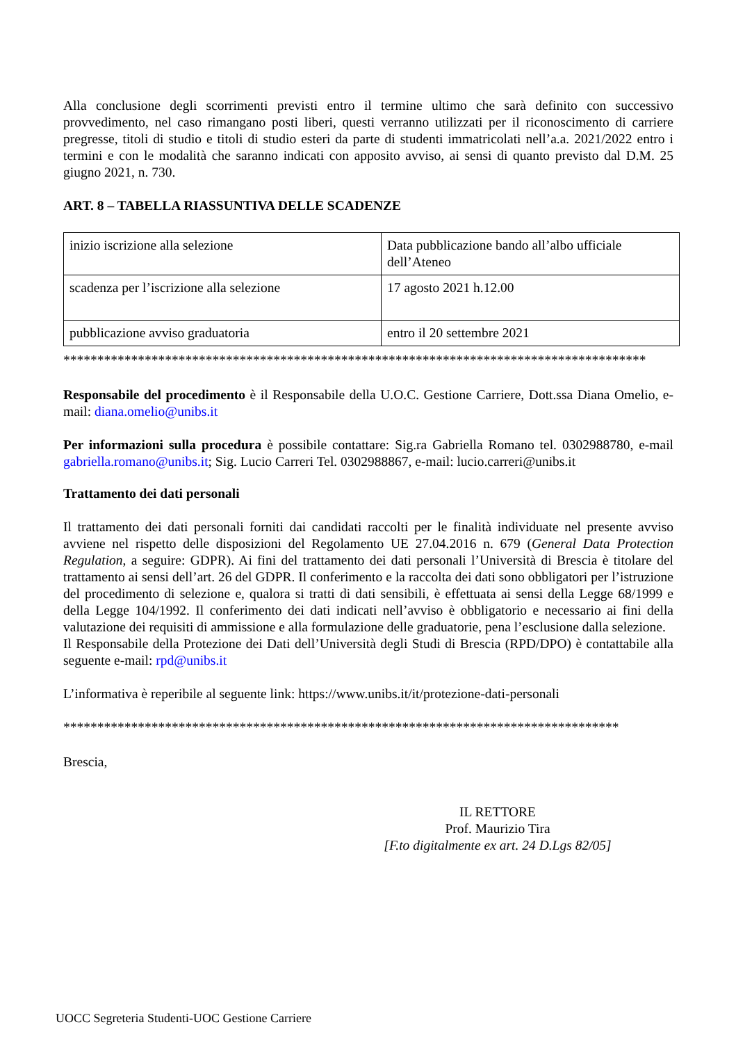Alla conclusione degli scorrimenti previsti entro il termine ultimo che sarà definito con successivo provvedimento, nel caso rimangano posti liberi, questi verranno utilizzati per il riconoscimento di carriere pregresse, titoli di studio e titoli di studio esteri da parte di studenti immatricolati nell’a.a. 2021/2022 entro i termini e con le modalità che saranno indicati con apposito avviso, ai sensi di quanto previsto dal D.M. 25 giugno 2021, n. 730.
ART. 8 – TABELLA RIASSUNTIVA DELLE SCADENZE
| inizio iscrizione alla selezione | Data pubblicazione bando all’albo ufficiale dell’Ateneo |
| scadenza per l’iscrizione alla selezione | 17 agosto 2021 h.12.00 |
| pubblicazione avviso graduatoria | entro il 20 settembre 2021 |
**************************************************************************************
Responsabile del procedimento è il Responsabile della U.O.C. Gestione Carriere, Dott.ssa Diana Omelio, e-mail: diana.omelio@unibs.it
Per informazioni sulla procedura è possibile contattare: Sig.ra Gabriella Romano tel. 0302988780, e-mail gabriella.romano@unibs.it; Sig. Lucio Carreri Tel. 0302988867, e-mail: lucio.carreri@unibs.it
Trattamento dei dati personali
Il trattamento dei dati personali forniti dai candidati raccolti per le finalità individuate nel presente avviso avviene nel rispetto delle disposizioni del Regolamento UE 27.04.2016 n. 679 (General Data Protection Regulation, a seguire: GDPR). Ai fini del trattamento dei dati personali l’Università di Brescia è titolare del trattamento ai sensi dell’art. 26 del GDPR. Il conferimento e la raccolta dei dati sono obbligatori per l’istruzione del procedimento di selezione e, qualora si tratti di dati sensibili, è effettuata ai sensi della Legge 68/1999 e della Legge 104/1992. Il conferimento dei dati indicati nell’avviso è obbligatorio e necessario ai fini della valutazione dei requisiti di ammissione e alla formulazione delle graduatorie, pena l’esclusione dalla selezione.
Il Responsabile della Protezione dei Dati dell’Università degli Studi di Brescia (RPD/DPO) è contattabile alla seguente e-mail: rpd@unibs.it
L’informativa è reperibile al seguente link: https://www.unibs.it/it/protezione-dati-personali
**********************************************************************************
Brescia,
IL RETTORE
Prof. Maurizio Tira
[F.to digitalmente ex art. 24 D.Lgs 82/05]
UOCC Segreteria Studenti-UOC Gestione Carriere